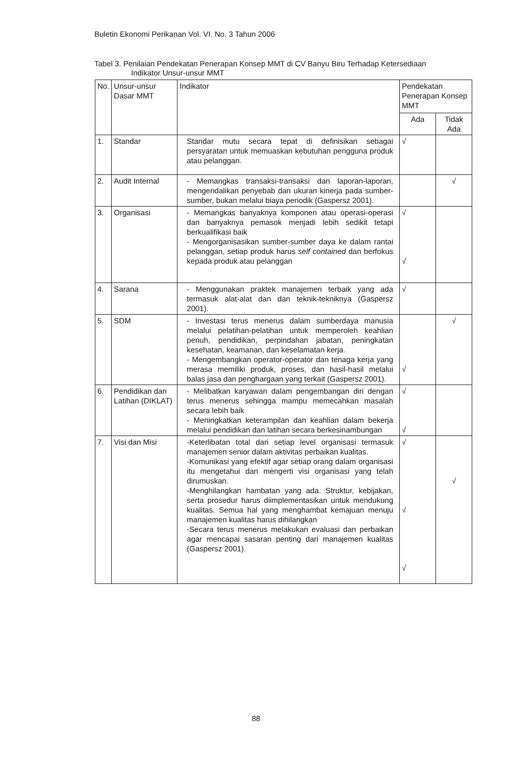Buletin Ekonomi Perikanan Vol. VI. No. 3 Tahun 2006
Tabel 3. Penilaian Pendekatan Penerapan Konsep MMT di CV Banyu Biru Terhadap Ketersediaan
Indikator Unsur-unsur MMT
| No. | Unsur-unsur Dasar MMT | Indikator | Pendekatan Penerapan Konsep MMT | |
| --- | --- | --- | --- | --- |
| | | | Ada | Tidak Ada |
| 1. | Standar | Standar mutu secara tepat di definisikan sebagai persyaratan untuk memuaskan kebutuhan pengguna produk atau pelanggan. | √ | |
| 2. | Audit Internal | - Memangkas transaksi-transaksi dan laporan-laporan, mengendalikan penyebab dan ukuran kinerja pada sumber-sumber, bukan melalui biaya periodik (Gaspersz 2001). | | √ |
| 3. | Organisasi | - Memangkas banyaknya komponen atau operasi-operasi dan banyaknya pemasok menjadi lebih sedikit tetapi berkualifikasi baik - Mengorganisasikan sumber-sumber daya ke dalam rantai pelanggan, setiap produk harus self contained dan berfokus kepada produk atau pelanggan | √ √ | |
| 4. | Sarana | - Menggunakan praktek manajemen terbaik yang ada termasuk alat-alat dan dan teknik-tekniknya (Gaspersz 2001). | √ | |
| 5. | SDM | - Investasi terus menerus dalam sumberdaya manusia melalui pelatihan-pelatihan untuk memperoleh keahlian penuh, pendidikan, perpindahan jabatan, peningkatan kesehatan, keamanan, dan keselamatan kerja. - Mengembangkan operator-operator dan tenaga kerja yang merasa memiliki produk, proses, dan hasil-hasil melalui balas jasa dan penghargaan yang terkait (Gaspersz 2001). | √ | √ |
| 6. | Pendidikan dan Latihan (DIKLAT) | - Melibatkan karyawan dalam pengembangan diri dengan terus menerus sehingga mampu memecahkan masalah secara lebih baik - Meningkatkan keterampilan dan keahlian dalam bekerja melalui pendidikan dan latihan secara berkesinambungan | √ √ | |
| 7. | Visi dan Misi | -Keterlibatan total dari setiap level organisasi termasuk manajemen senior dalam aktivitas perbaikan kualitas. -Komunikasi yang efektif agar setiap orang dalam organisasi itu mengetahui dan mengerti visi organisasi yang telah dirumuskan. -Menghilangkan hambatan yang ada. Struktur, kebijakan, serta prosedur harus diimplementasikan untuk mendukung kualitas. Semua hal yang menghambat kemajuan menuju manajemen kualitas harus dihilangkan -Secara terus menerus melakukan evaluasi dan perbaikan agar mencapai sasaran penting dari manajemen kualitas (Gaspersz 2001). | √ √ √ | √ |
88